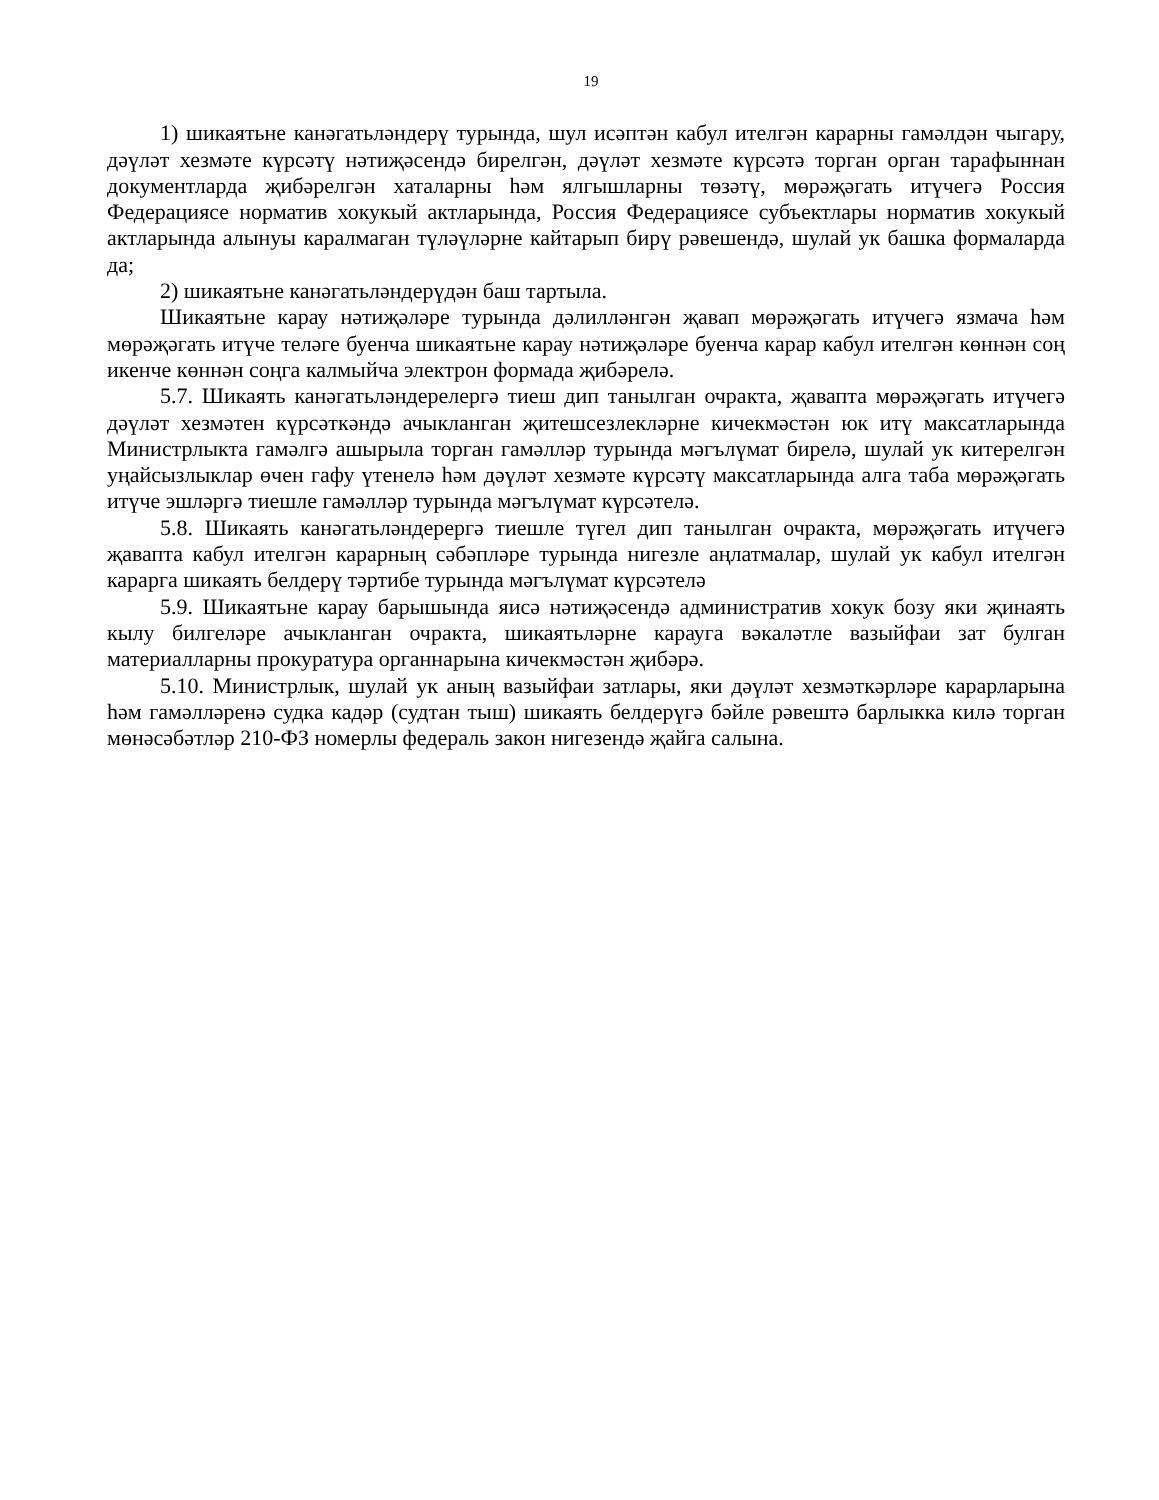19
1) шикаятьне канәгатьләндерү турында, шул исәптән кабул ителгән карарны гамәлдән чыгару, дәүләт хезмәте күрсәтү нәтиҗәсендә бирелгән, дәүләт хезмәте күрсәтә торган орган тарафыннан документларда җибәрелгән хаталарны һәм ялгышларны төзәтү, мөрәҗәгать итүчегә Россия Федерациясе норматив хокукый актларында, Россия Федерациясе субъектлары норматив хокукый актларында алынуы каралмаган түләүләрне кайтарып бирү рәвешендә, шулай ук башка формаларда да;
2) шикаятьне канәгатьләндерүдән баш тартыла.
Шикаятьне карау нәтиҗәләре турында дәлилләнгән җавап мөрәҗәгать итүчегә язмача һәм мөрәҗәгать итүче теләге буенча шикаятьне карау нәтиҗәләре буенча карар кабул ителгән көннән соң икенче көннән соңга калмыйча электрон формада җибәрелә.
5.7. Шикаять канәгатьләндерелергә тиеш дип танылган очракта, җавапта мөрәҗәгать итүчегә дәүләт хезмәтен күрсәткәндә ачыкланган җитешсезлекләрне кичекмәстән юк итү максатларында Министрлыкта гамәлгә ашырыла торган гамәлләр турында мәгълүмат бирелә, шулай ук китерелгән уңайсызлыклар өчен гафу үтенелә һәм дәүләт хезмәте күрсәтү максатларында алга таба мөрәҗәгать итүче эшләргә тиешле гамәлләр турында мәгълүмат күрсәтелә.
5.8. Шикаять канәгатьләндерергә тиешле түгел дип танылган очракта, мөрәҗәгать итүчегә җавапта кабул ителгән карарның сәбәпләре турында нигезле аңлатмалар, шулай ук кабул ителгән карарга шикаять белдерү тәртибе турында мәгълүмат күрсәтелә
5.9. Шикаятьне карау барышында яисә нәтиҗәсендә административ хокук бозу яки җинаять кылу билгеләре ачыкланган очракта, шикаятьләрне карауга вәкаләтле вазыйфаи зат булган материалларны прокуратура органнарына кичекмәстән җибәрә.
5.10. Министрлык, шулай ук аның вазыйфаи затлары, яки дәүләт хезмәткәрләре карарларына һәм гамәлләренә судка кадәр (судтан тыш) шикаять белдерүгә бәйле рәвештә барлыкка килә торган мөнәсәбәтләр 210-ФЗ номерлы федераль закон нигезендә җайга салына.